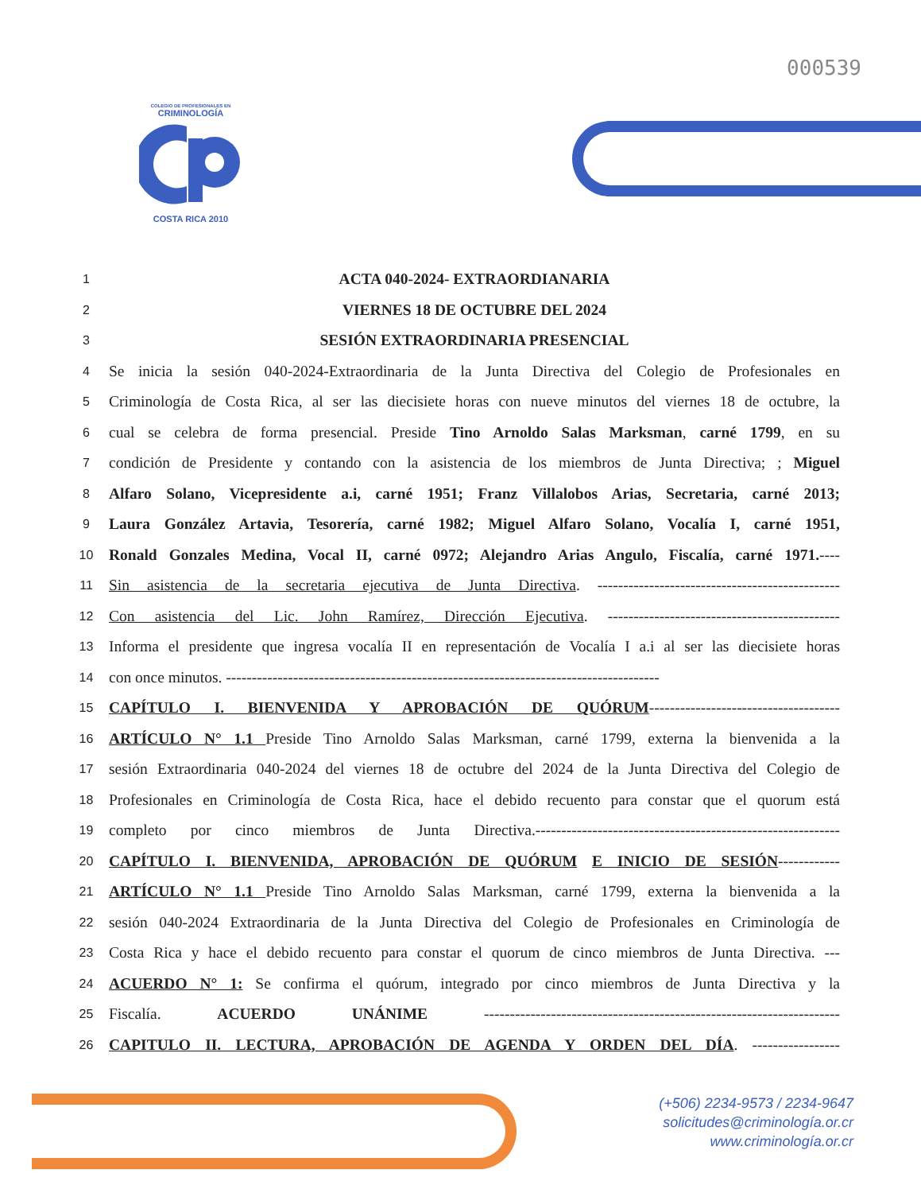000539
COLEGIO DE PROFESIONALES EN
CRIMINOLOGÍA
COSTA RICA 2010
1 ACTA 040-2024- EXTRAORDIANARIA
2 VIERNES 18 DE OCTUBRE DEL 2024
3 SESIÓN EXTRAORDINARIA PRESENCIAL
4 Se inicia la sesión 040-2024-Extraordinaria de la Junta Directiva del Colegio de Profesionales en
5 Criminología de Costa Rica, al ser las diecisiete horas con nueve minutos del viernes 18 de octubre, la
6 cual se celebra de forma presencial. Preside Tino Arnoldo Salas Marksman, carné 1799, en su
7 condición de Presidente y contando con la asistencia de los miembros de Junta Directiva; ; Miguel
8 Alfaro Solano, Vicepresidente a.i, carné 1951; Franz Villalobos Arias, Secretaria, carné 2013;
9 Laura González Artavia, Tesorería, carné 1982; Miguel Alfaro Solano, Vocalía I, carné 1951,
10 Ronald Gonzales Medina, Vocal II, carné 0972; Alejandro Arias Angulo, Fiscalía, carné 1971.----
11 Sin asistencia de la secretaria ejecutiva de Junta Directiva. -----------------------------------------------
12 Con asistencia del Lic. John Ramírez, Dirección Ejecutiva. ---------------------------------------------
13 Informa el presidente que ingresa vocalía II en representación de Vocalía I a.i al ser las diecisiete horas
14 con once minutos. ------------------------------------------------------------------------------------
15 CAPÍTULO I. BIENVENIDA Y APROBACIÓN DE QUÓRUM-------------------------------------
16 ARTÍCULO N° 1.1 Preside Tino Arnoldo Salas Marksman, carné 1799, externa la bienvenida a la
17 sesión Extraordinaria 040-2024 del viernes 18 de octubre del 2024 de la Junta Directiva del Colegio de
18 Profesionales en Criminología de Costa Rica, hace el debido recuento para constar que el quorum está
19 completo por cinco miembros de Junta Directiva.-----------------------------------------------------------
20 CAPÍTULO I. BIENVENIDA, APROBACIÓN DE QUÓRUM E INICIO DE SESIÓN------------
21 ARTÍCULO N° 1.1 Preside Tino Arnoldo Salas Marksman, carné 1799, externa la bienvenida a la
22 sesión 040-2024 Extraordinaria de la Junta Directiva del Colegio de Profesionales en Criminología de
23 Costa Rica y hace el debido recuento para constar el quorum de cinco miembros de Junta Directiva. ---
24 ACUERDO N° 1: Se confirma el quórum, integrado por cinco miembros de Junta Directiva y la
25 Fiscalía. ACUERDO UNÁNIME ---------------------------------------------------------------------
26 CAPITULO II. LECTURA, APROBACIÓN DE AGENDA Y ORDEN DEL DÍA. -----------------
(+506) 2234-9573 / 2234-9647
solicitudes@criminología.or.cr
www.criminología.or.cr